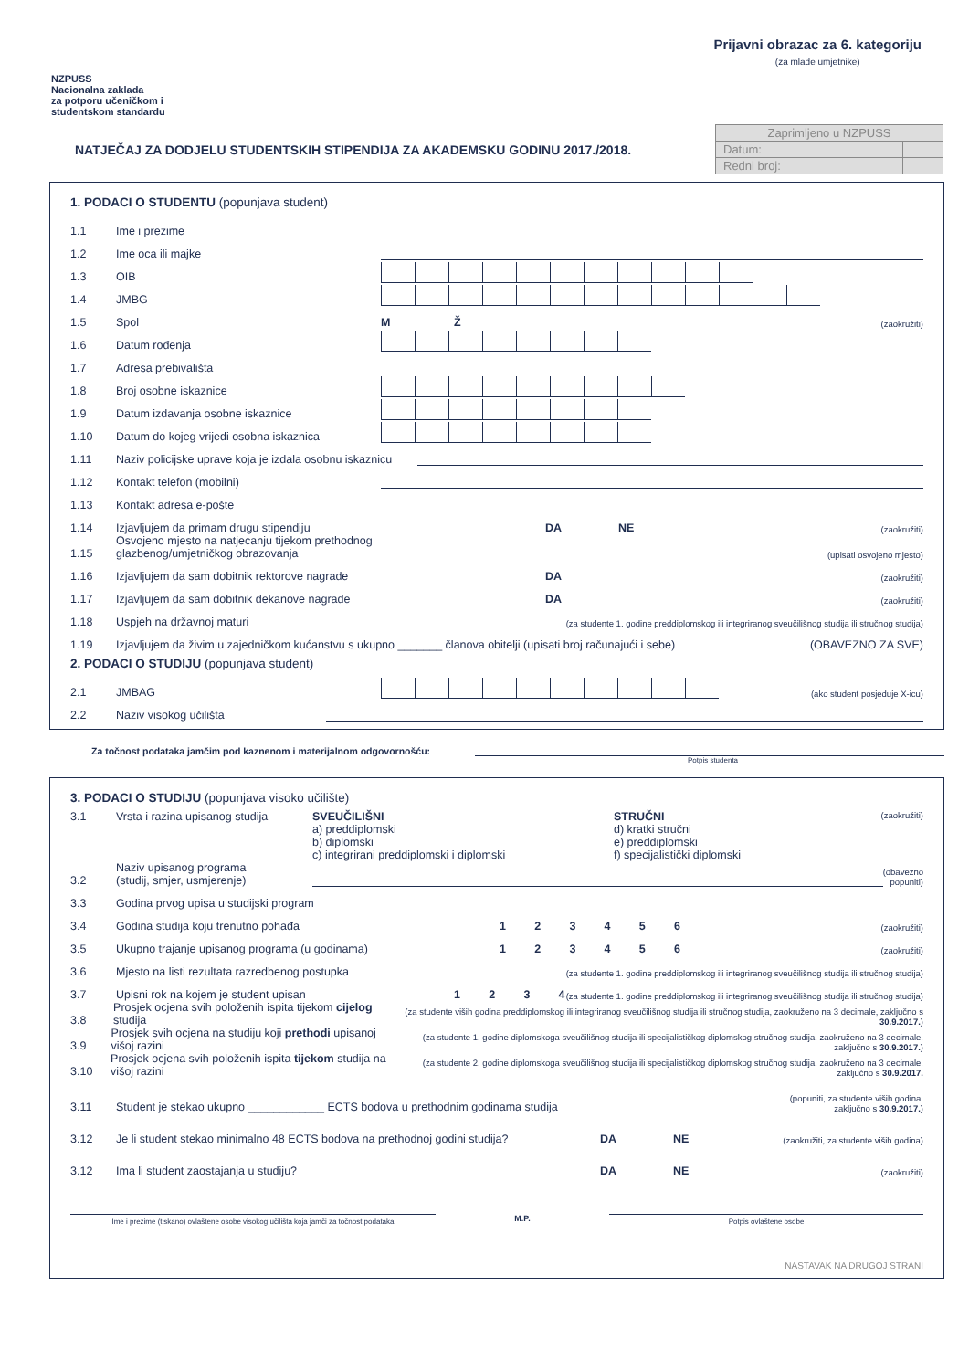NZPUSS
Nacionalna zaklada
za potporu učeničkom i
studentskom standardu
Prijavni obrazac za 6. kategoriju
(za mlade umjetnike)
NATJEČAJ ZA DODJELU STUDENTSKIH STIPENDIJA ZA AKADEMSKU GODINU 2017./2018.
| Zaprimljeno u NZPUSS | |
| Datum: | |
| Redni broj: | |
1. PODACI O STUDENTU (popunjava student)
1.1 Ime i prezime
1.2 Ime oca ili majke
1.3 OIB
1.4 JMBG
1.5 Spol M Ž (zaokružiti)
1.6 Datum rođenja
1.7 Adresa prebivališta
1.8 Broj osobne iskaznice
1.9 Datum izdavanja osobne iskaznice
1.10 Datum do kojeg vrijedi osobna iskaznica
1.11 Naziv policijske uprave koja je izdala osobnu iskaznicu
1.12 Kontakt telefon (mobilni)
1.13 Kontakt adresa e-pošte
1.14 Izjavljujem da primam drugu stipendiju DA NE (zaokružiti)
1.15 Osvojeno mjesto na natjecanju tijekom prethodnog glazbenog/umjetničkog obrazovanja (upisati osvojeno mjesto)
1.16 Izjavljujem da sam dobitnik rektorove nagrade DA (zaokružiti)
1.17 Izjavljujem da sam dobitnik dekanove nagrade DA (zaokružiti)
1.18 Uspjeh na državnoj maturi (za studente 1. godine preddiplomskog ili integriranog sveučilišnog studija ili stručnog studija)
1.19 Izjavljujem da živim u zajedničkom kućanstvu s ukupno _______ članova obitelji (upisati broj računajući i sebe) (OBAVEZNO ZA SVE)
2. PODACI O STUDIJU (popunjava student)
2.1 JMBAG (ako student posjeduje X-icu)
2.2 Naziv visokog učilišta
Za točnost podataka jamčim pod kaznenom i materijalnom odgovornošću:
Potpis studenta
3. PODACI O STUDIJU (popunjava visoko učilište)
3.1 Vrsta i razina upisanog studija SVEUČILIŠNI
a) preddiplomski
b) diplomski
c) integrirani preddiplomski i diplomski STRUČNI
d) kratki stručni
e) preddiplomski
f) specijalistički diplomski (zaokružiti)
3.2 Naziv upisanog programa
(studij, smjer, usmjerenje) (obavezno
popuniti)
3.3 Godina prvog upisa u studijski program
3.4 Godina studija koju trenutno pohađa 1 2 3 4 5 6 (zaokružiti)
3.5 Ukupno trajanje upisanog programa (u godinama) 1 2 3 4 5 6 (zaokružiti)
3.6 Mjesto na listi rezultata razredbenog postupka (za studente 1. godine preddiplomskog ili integriranog sveučilišnog studija ili stručnog studija)
3.7 Upisni rok na kojem je student upisan 1 2 3 4 (za studente 1. godine preddiplomskog ili integriranog sveučilišnog studija ili stručnog studija)
3.8 Prosjek ocjena svih položenih ispita tijekom cijelog studija (za studente viših godina preddiplomskog ili integriranog sveučilišnog studija ili stručnog studija, zaokruženo na 3 decimale, zaključno s 30.9.2017.)
3.9 Prosjek svih ocjena na studiju koji prethodi upisanoj višoj razini (za studente 1. godine diplomskoga sveučilišnog studija ili specijalističkog diplomskog stručnog studija, zaokruženo na 3 decimale, zaključno s 30.9.2017.)
3.10 Prosjek ocjena svih položenih ispita tijekom studija na višoj razini (za studente 2. godine diplomskoga sveučilišnog studija ili specijalističkog diplomskog stručnog studija, zaokruženo na 3 decimale, zaključno s 30.9.2017.
3.11 Student je stekao ukupno ____________ ECTS bodova u prethodnim godinama studija (popuniti, za studente viših godina,
zaključno s 30.9.2017.)
3.12 Je li student stekao minimalno 48 ECTS bodova na prethodnoj godini studija? DA NE (zaokružiti, za studente viših godina)
3.12 Ima li student zaostajanja u studiju? DA NE (zaokružiti)
Ime i prezime (tiskano) ovlaštene osobe visokog učilišta koja jamči za točnost podataka
M.P.
Potpis ovlaštene osobe
NASTAVAK NA DRUGOJ STRANI